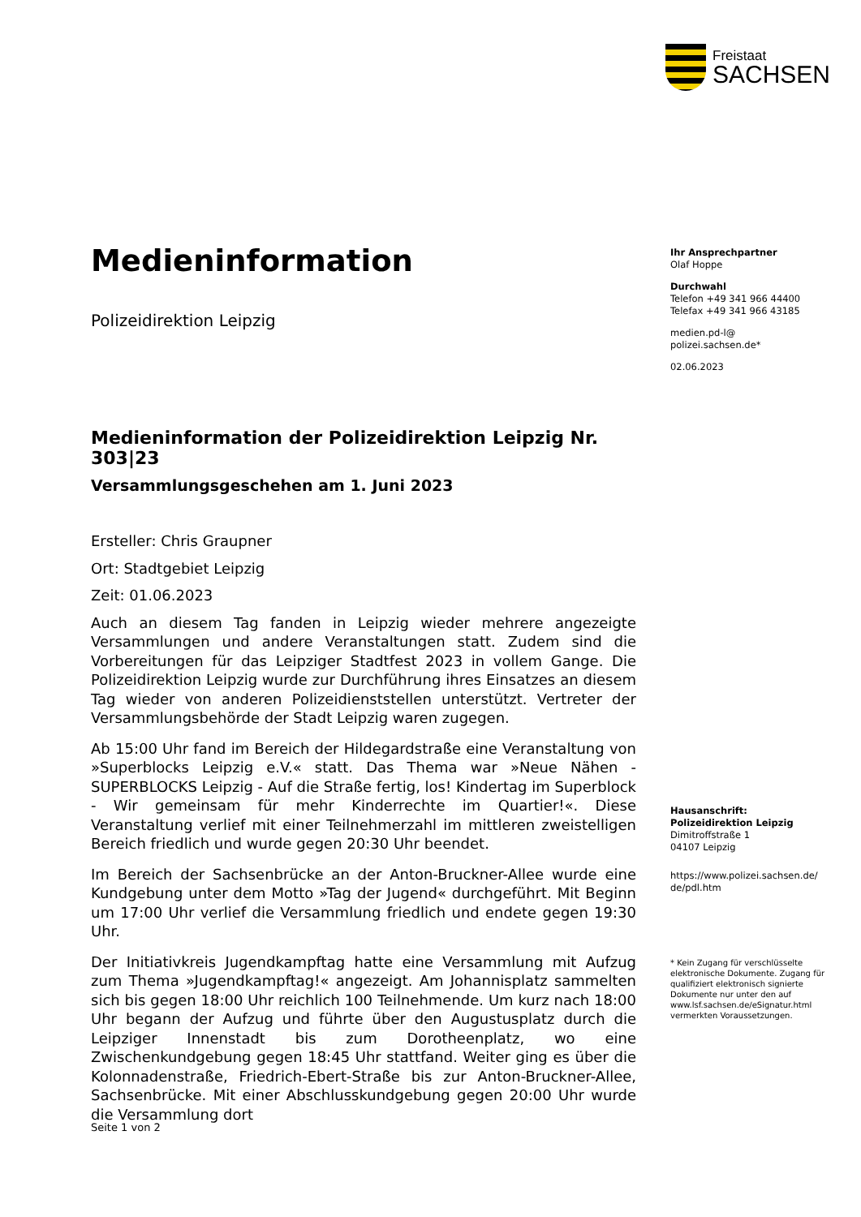Freistaat
SACHSEN
Medieninformation
Polizeidirektion Leipzig
Medieninformation der Polizeidirektion Leipzig Nr. 303|23
Versammlungsgeschehen am 1. Juni 2023
Ersteller: Chris Graupner
Ort: Stadtgebiet Leipzig
Zeit: 01.06.2023
Auch an diesem Tag fanden in Leipzig wieder mehrere angezeigte Versammlungen und andere Veranstaltungen statt. Zudem sind die Vorbereitungen für das Leipziger Stadtfest 2023 in vollem Gange. Die Polizeidirektion Leipzig wurde zur Durchführung ihres Einsatzes an diesem Tag wieder von anderen Polizeidienststellen unterstützt. Vertreter der Versammlungsbehörde der Stadt Leipzig waren zugegen.
Ab 15:00 Uhr fand im Bereich der Hildegardstraße eine Veranstaltung von »Superblocks Leipzig e.V.« statt. Das Thema war »Neue Nähen - SUPERBLOCKS Leipzig - Auf die Straße fertig, los! Kindertag im Superblock - Wir gemeinsam für mehr Kinderrechte im Quartier!«. Diese Veranstaltung verlief mit einer Teilnehmerzahl im mittleren zweistelligen Bereich friedlich und wurde gegen 20:30 Uhr beendet.
Im Bereich der Sachsenbrücke an der Anton-Bruckner-Allee wurde eine Kundgebung unter dem Motto »Tag der Jugend« durchgeführt. Mit Beginn um 17:00 Uhr verlief die Versammlung friedlich und endete gegen 19:30 Uhr.
Der Initiativkreis Jugendkampftag hatte eine Versammlung mit Aufzug zum Thema »Jugendkampftag!« angezeigt. Am Johannisplatz sammelten sich bis gegen 18:00 Uhr reichlich 100 Teilnehmende. Um kurz nach 18:00 Uhr begann der Aufzug und führte über den Augustusplatz durch die Leipziger Innenstadt bis zum Dorotheenplatz, wo eine Zwischenkundgebung gegen 18:45 Uhr stattfand. Weiter ging es über die Kolonnadenstraße, Friedrich-Ebert-Straße bis zur Anton-Bruckner-Allee, Sachsenbrücke. Mit einer Abschlusskundgebung gegen 20:00 Uhr wurde die Versammlung dort
Ihr Ansprechpartner
Olaf Hoppe
Durchwahl
Telefon +49 341 966 44400
Telefax +49 341 966 43185
medien.pd-l@
polizei.sachsen.de*
02.06.2023
Hausanschrift:
Polizeidirektion Leipzig
Dimitroffstraße 1
04107 Leipzig
https://www.polizei.sachsen.de/
de/pdl.htm
* Kein Zugang für verschlüsselte elektronische Dokumente. Zugang für qualifiziert elektronisch signierte Dokumente nur unter den auf www.lsf.sachsen.de/eSignatur.html vermerkten Voraussetzungen.
Seite 1 von 2